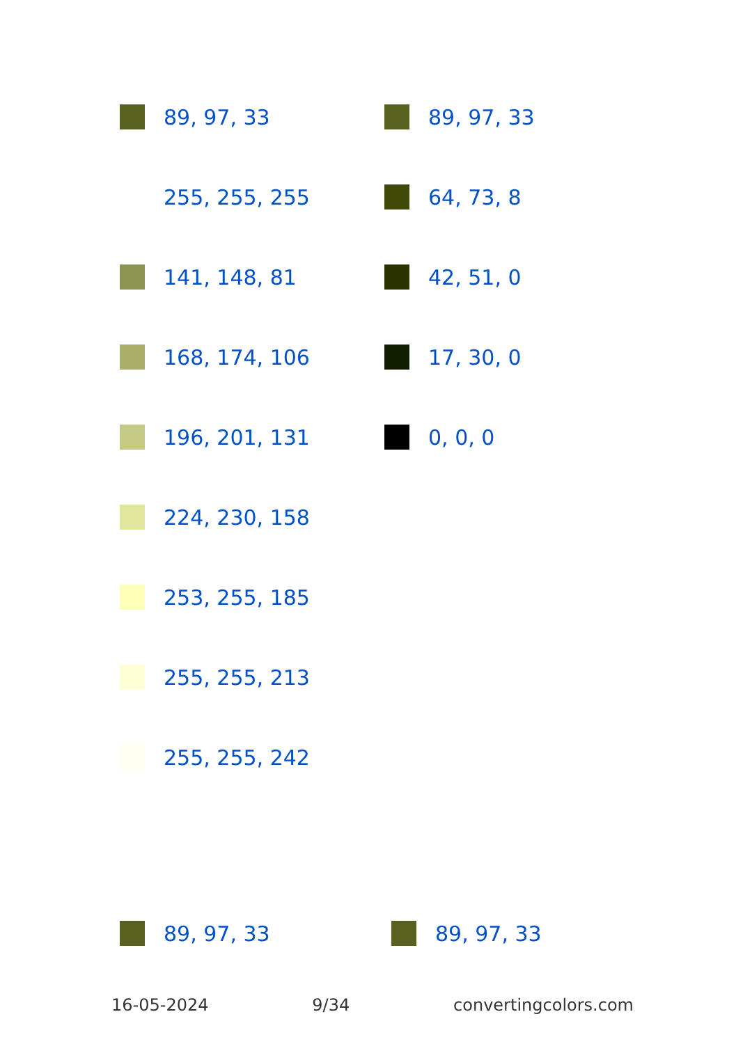89, 97, 33 89, 97, 33
255, 255, 255 64, 73, 8
141, 148, 81 42, 51, 0
168, 174, 106 17, 30, 0
196, 201, 131 0, 0, 0
224, 230, 158
253, 255, 185
255, 255, 213
255, 255, 242
89, 97, 33 89, 97, 33
16-05-2024 9/34 convertingcolors.com